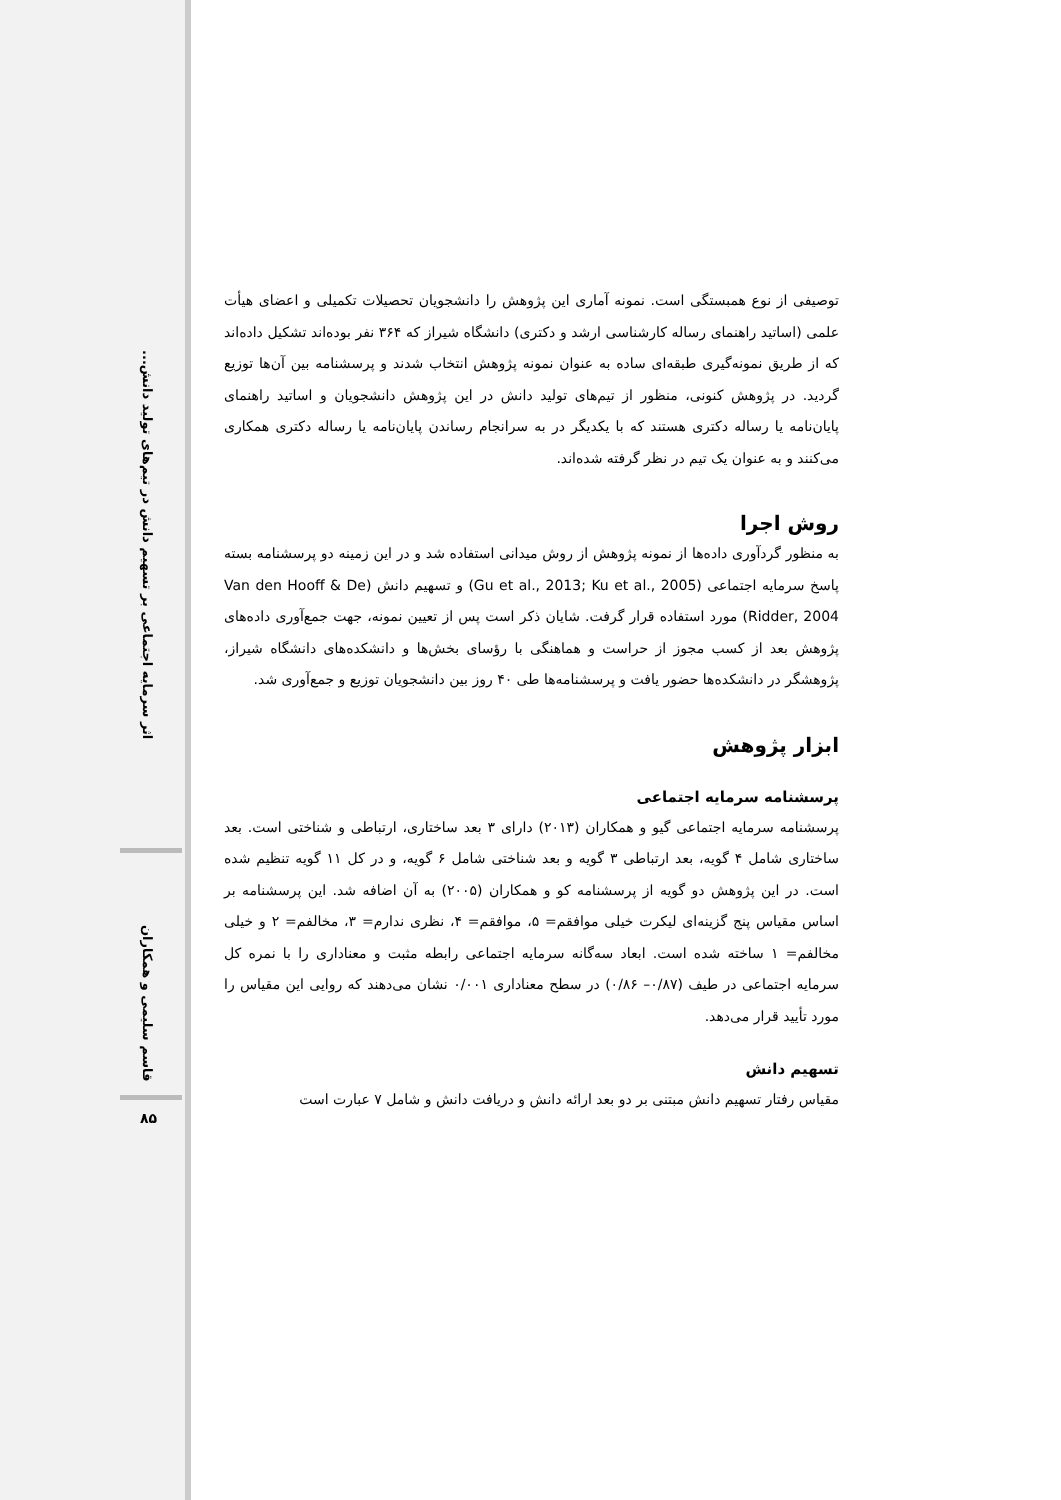اثر سرمایه اجتماعی بر تسهیم دانش در تیم‌های تولید دانش...
قاسم سلیمی و همکاران
۸۵
توصیفی از نوع همبستگی است. نمونه آماری این پژوهش را دانشجویان تحصیلات تکمیلی و اعضای هیأت علمی (اساتید راهنمای رساله کارشناسی ارشد و دکتری) دانشگاه شیراز که ۳۶۴ نفر بوده‌اند تشکیل داده‌اند که از طریق نمونه‌گیری طبقه‌ای ساده به عنوان نمونه پژوهش انتخاب شدند و پرسشنامه بین آن‌ها توزیع گردید. در پژوهش کنونی، منظور از تیم‌های تولید دانش در این پژوهش دانشجویان و اساتید راهنمای پایان‌نامه یا رساله دکتری هستند که با یکدیگر در به سرانجام رساندن پایان‌نامه یا رساله دکتری همکاری می‌کنند و به عنوان یک تیم در نظر گرفته شده‌اند.
روش اجرا
به منظور گردآوری داده‌ها از نمونه پژوهش از روش میدانی استفاده شد و در این زمینه دو پرسشنامه بسته پاسخ سرمایه اجتماعی (Gu et al., 2013; Ku et al., 2005) و تسهیم دانش (Van den Hooff & De Ridder, 2004) مورد استفاده قرار گرفت. شایان ذکر است پس از تعیین نمونه، جهت جمع‌آوری داده‌های پژوهش بعد از کسب مجوز از حراست و هماهنگی با رؤسای بخش‌ها و دانشکده‌های دانشگاه شیراز، پژوهشگر در دانشکده‌ها حضور یافت و پرسشنامه‌ها طی ۴۰ روز بین دانشجویان توزیع و جمع‌آوری شد.
ابزار پژوهش
پرسشنامه سرمایه اجتماعی
پرسشنامه سرمایه اجتماعی گیو و همکاران (۲۰۱۳) دارای ۳ بعد ساختاری، ارتباطی و شناختی است. بعد ساختاری شامل ۴ گویه، بعد ارتباطی ۳ گویه و بعد شناختی شامل ۶ گویه، و در کل ۱۱ گویه تنظیم شده است. در این پژوهش دو گویه از پرسشنامه کو و همکاران (۲۰۰۵) به آن اضافه شد. این پرسشنامه بر اساس مقیاس پنج گزینه‌ای لیکرت خیلی موافقم= ۵، موافقم= ۴، نظری ندارم= ۳، مخالفم= ۲ و خیلی مخالفم= ۱ ساخته شده است. ابعاد سه‌گانه سرمایه اجتماعی رابطه مثبت و معناداری را با نمره کل سرمایه اجتماعی در طیف (۰/۸۷– ۰/۸۶) در سطح معناداری ۰/۰۰۱ نشان می‌دهند که روایی این مقیاس را مورد تأیید قرار می‌دهد.
تسهیم دانش
مقیاس رفتار تسهیم دانش مبتنی بر دو بعد ارائه دانش و دریافت دانش و شامل ۷ عبارت است